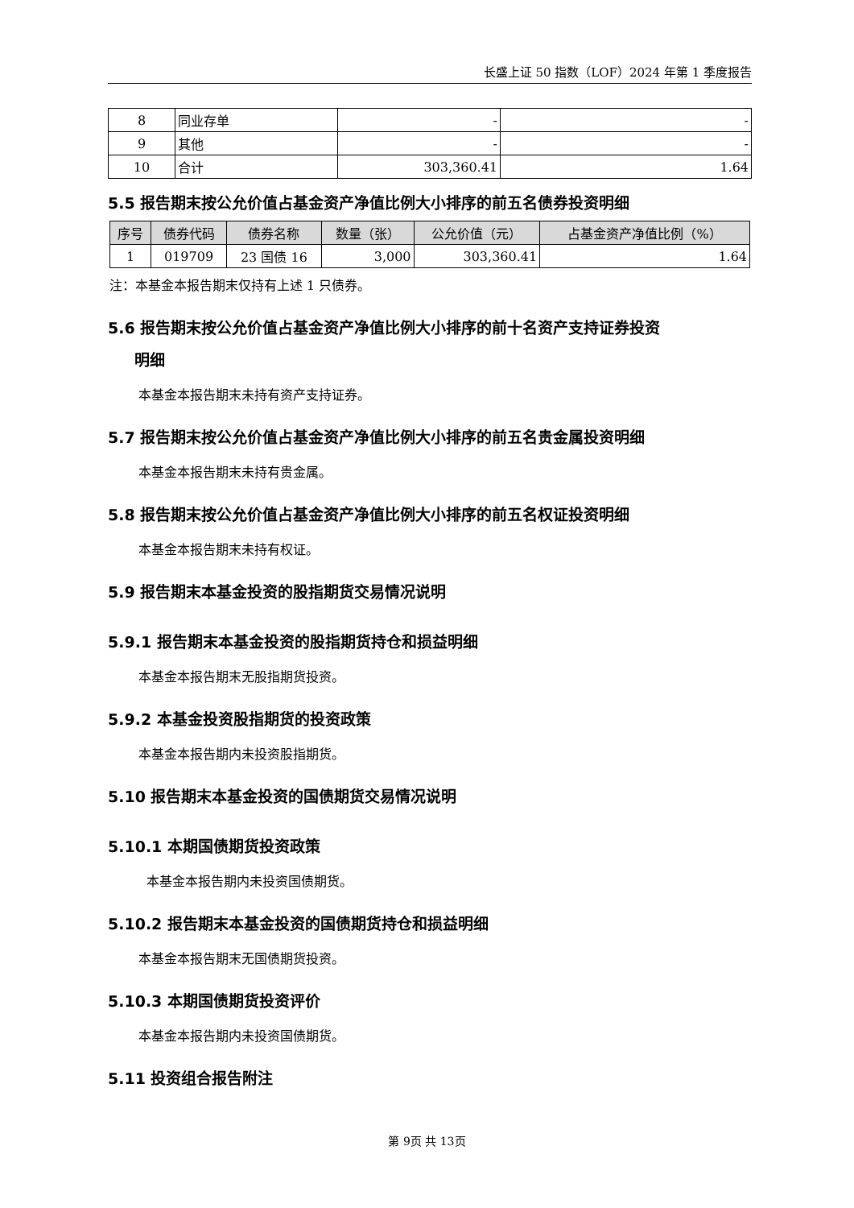长盛上证 50 指数（LOF）2024 年第 1 季度报告
| 8 | 同业存单 | - | - |
| 9 | 其他 | - | - |
| 10 | 合计 | 303,360.41 | 1.64 |
5.5 报告期末按公允价值占基金资产净值比例大小排序的前五名债券投资明细
| 序号 | 债券代码 | 债券名称 | 数量（张） | 公允价值（元） | 占基金资产净值比例（%） |
| --- | --- | --- | --- | --- | --- |
| 1 | 019709 | 23 国债 16 | 3,000 | 303,360.41 | 1.64 |
注：本基金本报告期末仅持有上述 1 只债券。
5.6 报告期末按公允价值占基金资产净值比例大小排序的前十名资产支持证券投资
明细
本基金本报告期末未持有资产支持证券。
5.7 报告期末按公允价值占基金资产净值比例大小排序的前五名贵金属投资明细
本基金本报告期末未持有贵金属。
5.8 报告期末按公允价值占基金资产净值比例大小排序的前五名权证投资明细
本基金本报告期末未持有权证。
5.9 报告期末本基金投资的股指期货交易情况说明
5.9.1 报告期末本基金投资的股指期货持仓和损益明细
本基金本报告期末无股指期货投资。
5.9.2 本基金投资股指期货的投资政策
本基金本报告期内未投资股指期货。
5.10 报告期末本基金投资的国债期货交易情况说明
5.10.1 本期国债期货投资政策
本基金本报告期内未投资国债期货。
5.10.2 报告期末本基金投资的国债期货持仓和损益明细
本基金本报告期末无国债期货投资。
5.10.3 本期国债期货投资评价
本基金本报告期内未投资国债期货。
5.11 投资组合报告附注
第 9页 共 13页